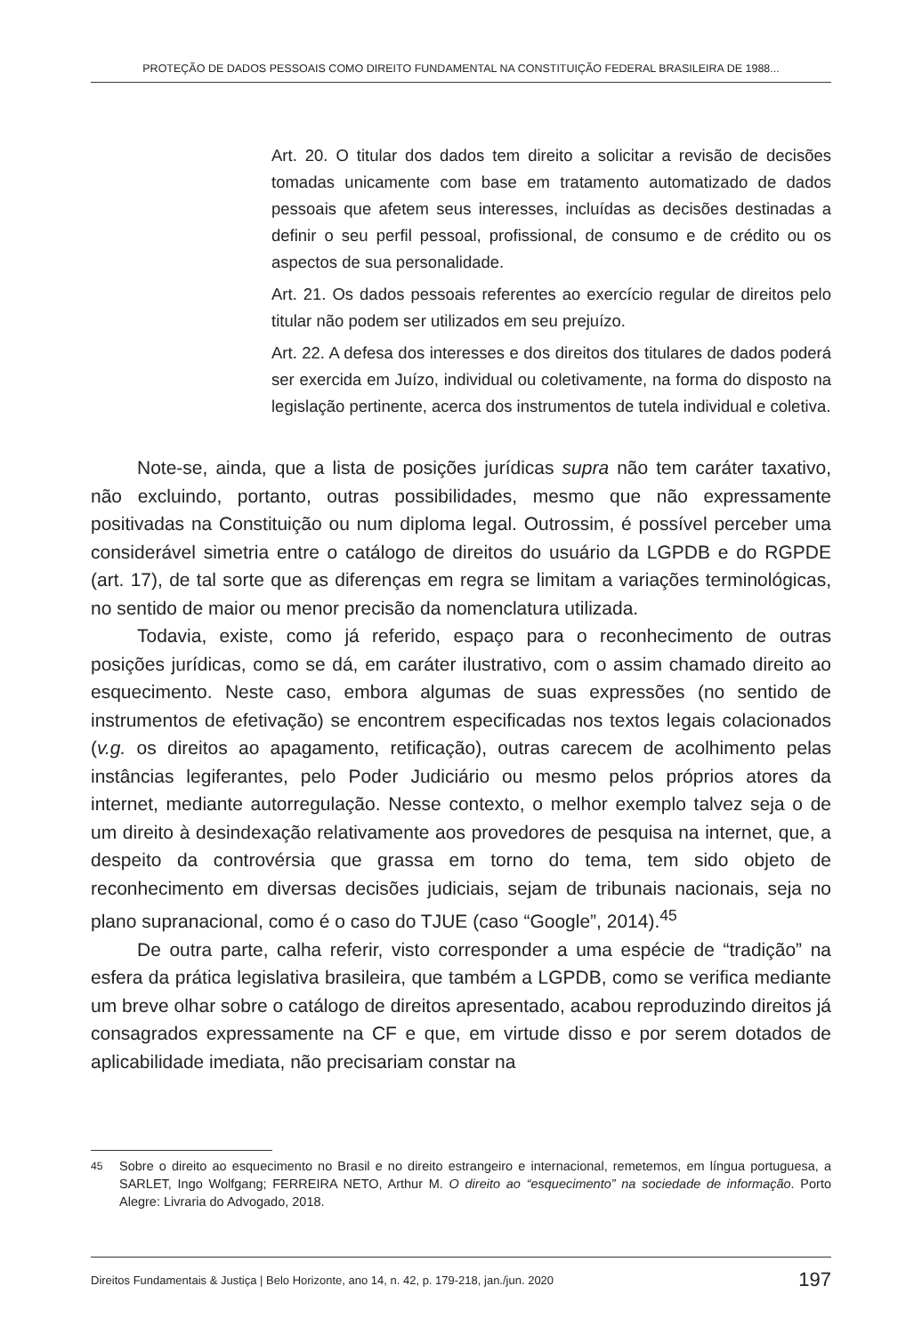PROTEÇÃO DE DADOS PESSOAIS COMO DIREITO FUNDAMENTAL NA CONSTITUIÇÃO FEDERAL BRASILEIRA DE 1988...
Art. 20. O titular dos dados tem direito a solicitar a revisão de decisões tomadas unicamente com base em tratamento automatizado de dados pessoais que afetem seus interesses, incluídas as decisões destinadas a definir o seu perfil pessoal, profissional, de consumo e de crédito ou os aspectos de sua personalidade.
Art. 21. Os dados pessoais referentes ao exercício regular de direitos pelo titular não podem ser utilizados em seu prejuízo.
Art. 22. A defesa dos interesses e dos direitos dos titulares de dados poderá ser exercida em Juízo, individual ou coletivamente, na forma do disposto na legislação pertinente, acerca dos instrumentos de tutela individual e coletiva.
Note-se, ainda, que a lista de posições jurídicas supra não tem caráter taxativo, não excluindo, portanto, outras possibilidades, mesmo que não expressamente positivadas na Constituição ou num diploma legal. Outrossim, é possível perceber uma considerável simetria entre o catálogo de direitos do usuário da LGPDB e do RGPDE (art. 17), de tal sorte que as diferenças em regra se limitam a variações terminológicas, no sentido de maior ou menor precisão da nomenclatura utilizada.
Todavia, existe, como já referido, espaço para o reconhecimento de outras posições jurídicas, como se dá, em caráter ilustrativo, com o assim chamado direito ao esquecimento. Neste caso, embora algumas de suas expressões (no sentido de instrumentos de efetivação) se encontrem especificadas nos textos legais colacionados (v.g. os direitos ao apagamento, retificação), outras carecem de acolhimento pelas instâncias legiferantes, pelo Poder Judiciário ou mesmo pelos próprios atores da internet, mediante autorregulação. Nesse contexto, o melhor exemplo talvez seja o de um direito à desindexação relativamente aos provedores de pesquisa na internet, que, a despeito da controvérsia que grassa em torno do tema, tem sido objeto de reconhecimento em diversas decisões judiciais, sejam de tribunais nacionais, seja no plano supranacional, como é o caso do TJUE (caso “Google”, 2014).<sup>45</sup>
De outra parte, calha referir, visto corresponder a uma espécie de “tradição” na esfera da prática legislativa brasileira, que também a LGPDB, como se verifica mediante um breve olhar sobre o catálogo de direitos apresentado, acabou reproduzindo direitos já consagrados expressamente na CF e que, em virtude disso e por serem dotados de aplicabilidade imediata, não precisariam constar na
<sup>45</sup> Sobre o direito ao esquecimento no Brasil e no direito estrangeiro e internacional, remetemos, em língua portuguesa, a SARLET, Ingo Wolfgang; FERREIRA NETO, Arthur M. O direito ao “esquecimento” na sociedade de informação. Porto Alegre: Livraria do Advogado, 2018.
Direitos Fundamentais & Justiça | Belo Horizonte, ano 14, n. 42, p. 179-218, jan./jun. 2020 197